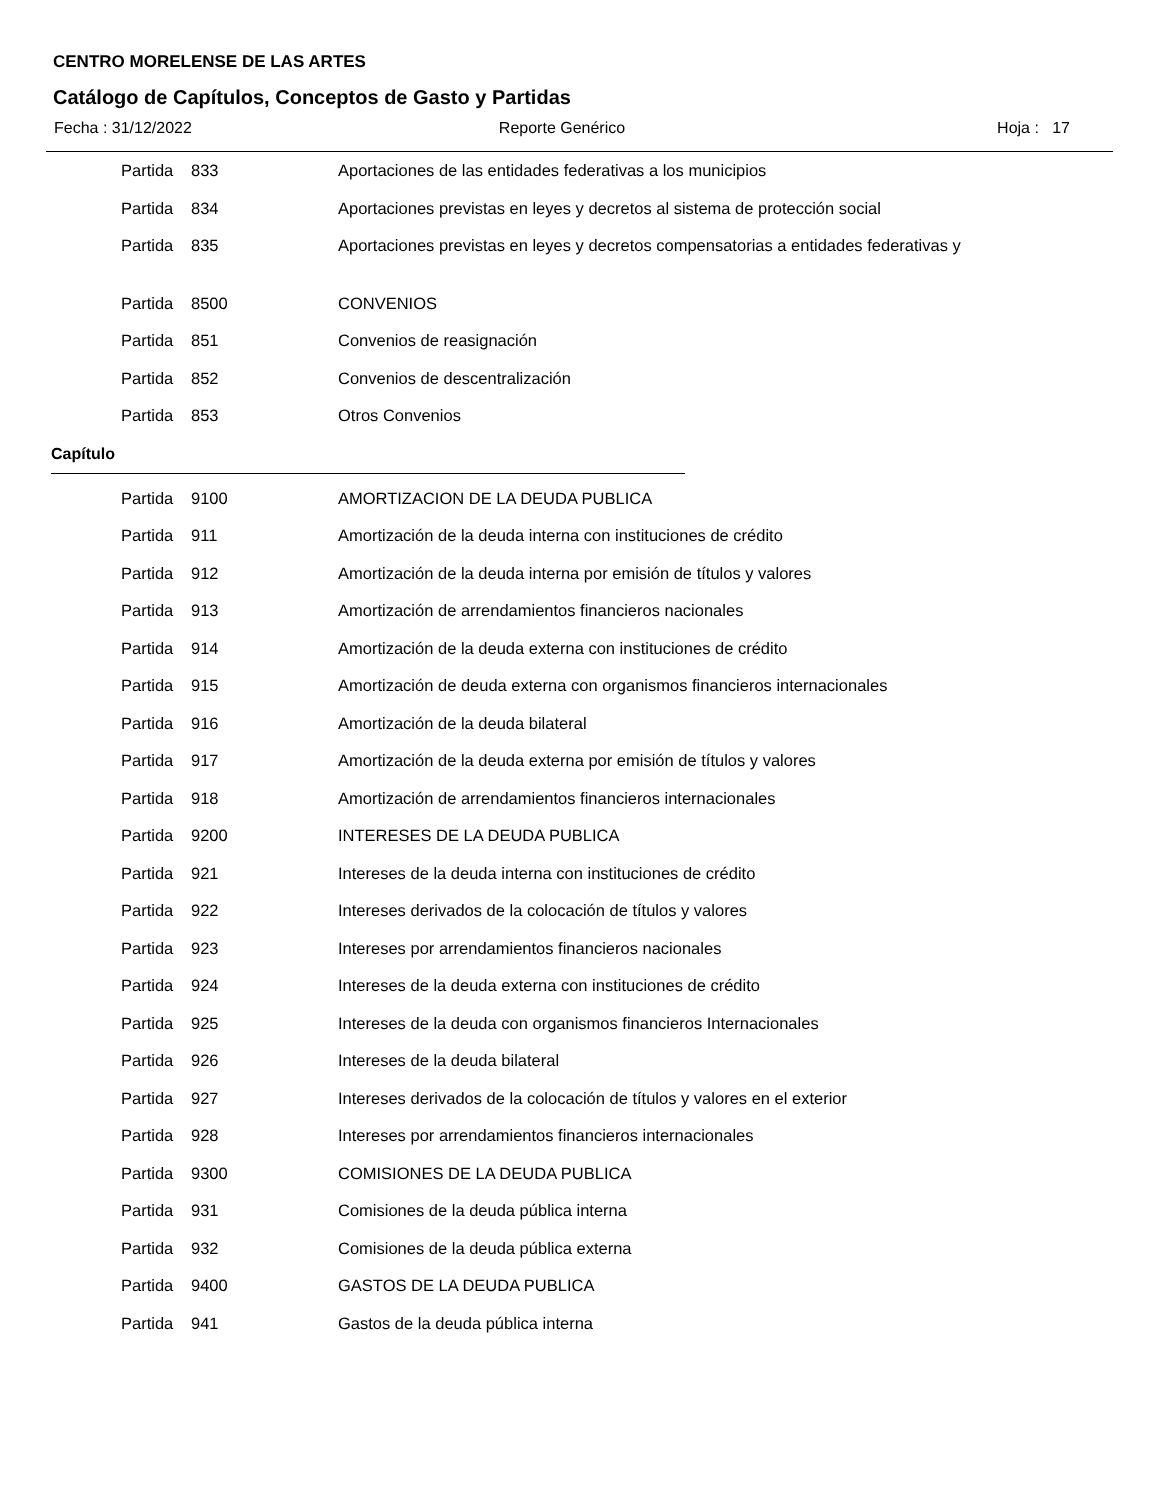CENTRO MORELENSE DE LAS ARTES
Catálogo de Capítulos, Conceptos de Gasto y Partidas
Fecha : 31/12/2022 Reporte Genérico Hoja : 17
| Partida | 833 | Aportaciones de las entidades federativas a los municipios |
| Partida | 834 | Aportaciones previstas en leyes y decretos al sistema de protección social |
| Partida | 835 | Aportaciones previstas en leyes y decretos compensatorias a entidades federativas y |
| Partida | 8500 | CONVENIOS |
| Partida | 851 | Convenios de reasignación |
| Partida | 852 | Convenios de descentralización |
| Partida | 853 | Otros Convenios |
Capítulo
| Partida | 9100 | AMORTIZACION DE LA DEUDA PUBLICA |
| Partida | 911 | Amortización de la deuda interna con instituciones de crédito |
| Partida | 912 | Amortización de la deuda interna por emisión de títulos y valores |
| Partida | 913 | Amortización de arrendamientos financieros nacionales |
| Partida | 914 | Amortización de la deuda externa con instituciones de crédito |
| Partida | 915 | Amortización de deuda externa con organismos financieros internacionales |
| Partida | 916 | Amortización de la deuda bilateral |
| Partida | 917 | Amortización de la deuda externa por emisión de títulos y valores |
| Partida | 918 | Amortización de arrendamientos financieros internacionales |
| Partida | 9200 | INTERESES DE LA DEUDA PUBLICA |
| Partida | 921 | Intereses de la deuda interna con instituciones de crédito |
| Partida | 922 | Intereses derivados de la colocación de títulos y valores |
| Partida | 923 | Intereses por arrendamientos financieros nacionales |
| Partida | 924 | Intereses de la deuda externa con instituciones de crédito |
| Partida | 925 | Intereses de la deuda con organismos financieros Internacionales |
| Partida | 926 | Intereses de la deuda bilateral |
| Partida | 927 | Intereses derivados de la colocación de títulos y valores en el exterior |
| Partida | 928 | Intereses por arrendamientos financieros internacionales |
| Partida | 9300 | COMISIONES DE LA DEUDA PUBLICA |
| Partida | 931 | Comisiones de la deuda pública interna |
| Partida | 932 | Comisiones de la deuda pública externa |
| Partida | 9400 | GASTOS DE LA DEUDA PUBLICA |
| Partida | 941 | Gastos de la deuda pública interna |